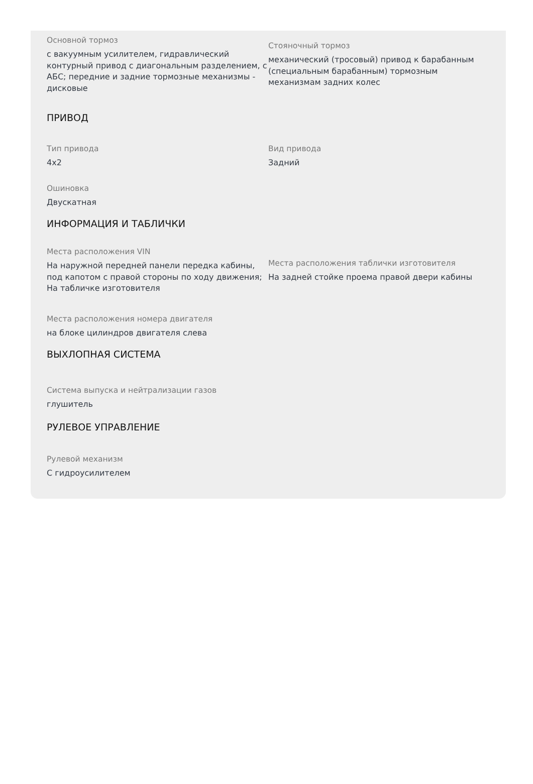Основной тормоз
с вакуумным усилителем, гидравлический контурный привод с диагональным разделением, с АБС; передние и задние тормозные механизмы - дисковые
Стояночный тормоз
механический (тросовый) привод к барабанным (специальным барабанным) тормозным механизмам задних колес
ПРИВОД
Тип привода
4x2
Вид привода
Задний
Ошиновка
Двускатная
ИНФОРМАЦИЯ И ТАБЛИЧКИ
Места расположения VIN
На наружной передней панели передка кабины, под капотом с правой стороны по ходу движения; На табличке изготовителя
Места расположения таблички изготовителя
На задней стойке проема правой двери кабины
Места расположения номера двигателя
на блоке цилиндров двигателя слева
ВЫХЛОПНАЯ СИСТЕМА
Система выпуска и нейтрализации газов
глушитель
РУЛЕВОЕ УПРАВЛЕНИЕ
Рулевой механизм
С гидроусилителем